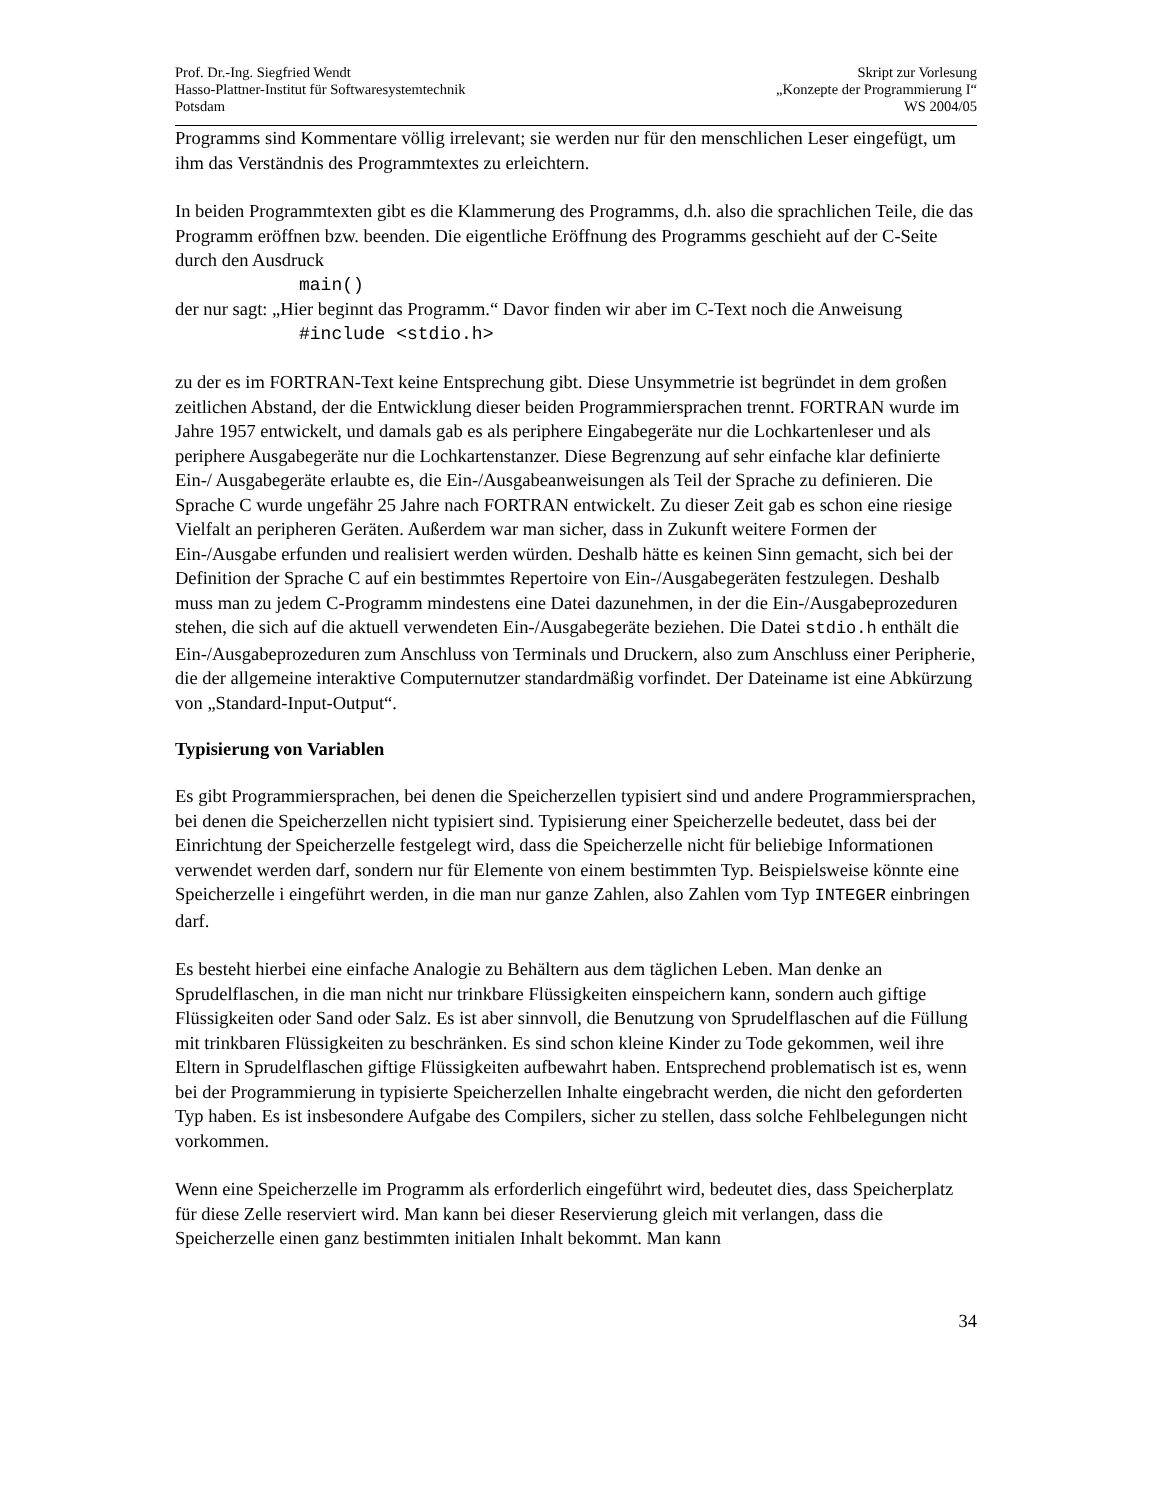Prof. Dr.-Ing. Siegfried Wendt
Hasso-Plattner-Institut für Softwaresystemtechnik
Potsdam
Skript zur Vorlesung
„Konzepte der Programmierung I“
WS 2004/05
Programms sind Kommentare völlig irrelevant; sie werden nur für den menschlichen Leser eingefügt, um ihm das Verständnis des Programmtextes zu erleichtern.
In beiden Programmtexten gibt es die Klammerung des Programms, d.h. also die sprachlichen Teile, die das Programm eröffnen bzw. beenden. Die eigentliche Eröffnung des Programms geschieht auf der C-Seite durch den Ausdruck
main()
der nur sagt: „Hier beginnt das Programm.“ Davor finden wir aber im C-Text noch die Anweisung
#include <stdio.h>
zu der es im FORTRAN-Text keine Entsprechung gibt. Diese Unsymmetrie ist begründet in dem großen zeitlichen Abstand, der die Entwicklung dieser beiden Programmiersprachen trennt. FORTRAN wurde im Jahre 1957 entwickelt, und damals gab es als periphere Eingabegeräte nur die Lochkartenleser und als periphere Ausgabegeräte nur die Lochkartenstanzer. Diese Begrenzung auf sehr einfache klar definierte Ein-/ Ausgabegeräte erlaubte es, die Ein-/Ausgabeanweisungen als Teil der Sprache zu definieren. Die Sprache C wurde ungefähr 25 Jahre nach FORTRAN entwickelt. Zu dieser Zeit gab es schon eine riesige Vielfalt an peripheren Geräten. Außerdem war man sicher, dass in Zukunft weitere Formen der Ein-/Ausgabe erfunden und realisiert werden würden. Deshalb hätte es keinen Sinn gemacht, sich bei der Definition der Sprache C auf ein bestimmtes Repertoire von Ein-/Ausgabegeräten festzulegen. Deshalb muss man zu jedem C-Programm mindestens eine Datei dazunehmen, in der die Ein-/Ausgabeprozeduren stehen, die sich auf die aktuell verwendeten Ein-/Ausgabegeräte beziehen. Die Datei stdio.h enthält die Ein-/Ausgabeprozeduren zum Anschluss von Terminals und Druckern, also zum Anschluss einer Peripherie, die der allgemeine interaktive Computernutzer standardmäßig vorfindet. Der Dateiname ist eine Abkürzung von „Standard-Input-Output“.
Typisierung von Variablen
Es gibt Programmiersprachen, bei denen die Speicherzellen typisiert sind und andere Programmiersprachen, bei denen die Speicherzellen nicht typisiert sind. Typisierung einer Speicherzelle bedeutet, dass bei der Einrichtung der Speicherzelle festgelegt wird, dass die Speicherzelle nicht für beliebige Informationen verwendet werden darf, sondern nur für Elemente von einem bestimmten Typ. Beispielsweise könnte eine Speicherzelle i eingeführt werden, in die man nur ganze Zahlen, also Zahlen vom Typ INTEGER einbringen darf.
Es besteht hierbei eine einfache Analogie zu Behältern aus dem täglichen Leben. Man denke an Sprudelflaschen, in die man nicht nur trinkbare Flüssigkeiten einspeichern kann, sondern auch giftige Flüssigkeiten oder Sand oder Salz. Es ist aber sinnvoll, die Benutzung von Sprudelflaschen auf die Füllung mit trinkbaren Flüssigkeiten zu beschränken. Es sind schon kleine Kinder zu Tode gekommen, weil ihre Eltern in Sprudelflaschen giftige Flüssigkeiten aufbewahrt haben. Entsprechend problematisch ist es, wenn bei der Programmierung in typisierte Speicherzellen Inhalte eingebracht werden, die nicht den geforderten Typ haben. Es ist insbesondere Aufgabe des Compilers, sicher zu stellen, dass solche Fehlbelegungen nicht vorkommen.
Wenn eine Speicherzelle im Programm als erforderlich eingeführt wird, bedeutet dies, dass Speicherplatz für diese Zelle reserviert wird. Man kann bei dieser Reservierung gleich mit verlangen, dass die Speicherzelle einen ganz bestimmten initialen Inhalt bekommt. Man kann
34